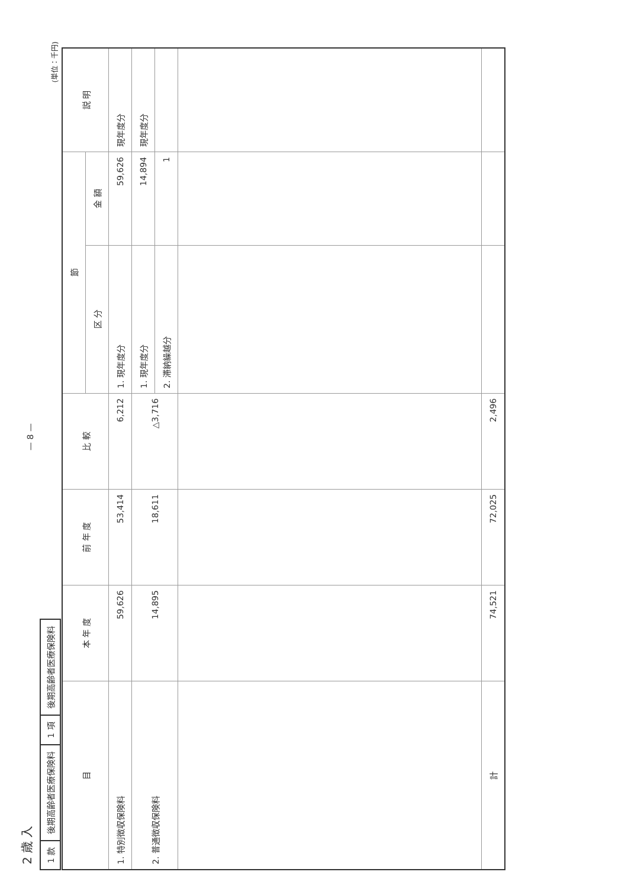— 8 —
2 歳 入
| 1 款 | 後期高齢者医療保険料 | 1 項 | 後期高齢者医療保険料 |
(単位：千円)
| 目 | 本 年 度 | 前 年 度 | 比 較 | 節 | | 説 明 |
| --- | --- | --- | --- | --- | --- | --- |
| | | | | 区 分 | 金 額 | |
| 1. 特別徴収保険料 | 59,626 | 53,414 | 6,212 | 1. 現年度分 | 59,626 | 現年度分 |
| 2. 普通徴収保険料 | 14,895 | 18,611 | △3,716 | 1. 現年度分 | 14,894 | 現年度分 |
| | | | | 2. 滞納繰越分 | 1 | |
| 計 | 74,521 | 72,025 | 2,496 | | | |